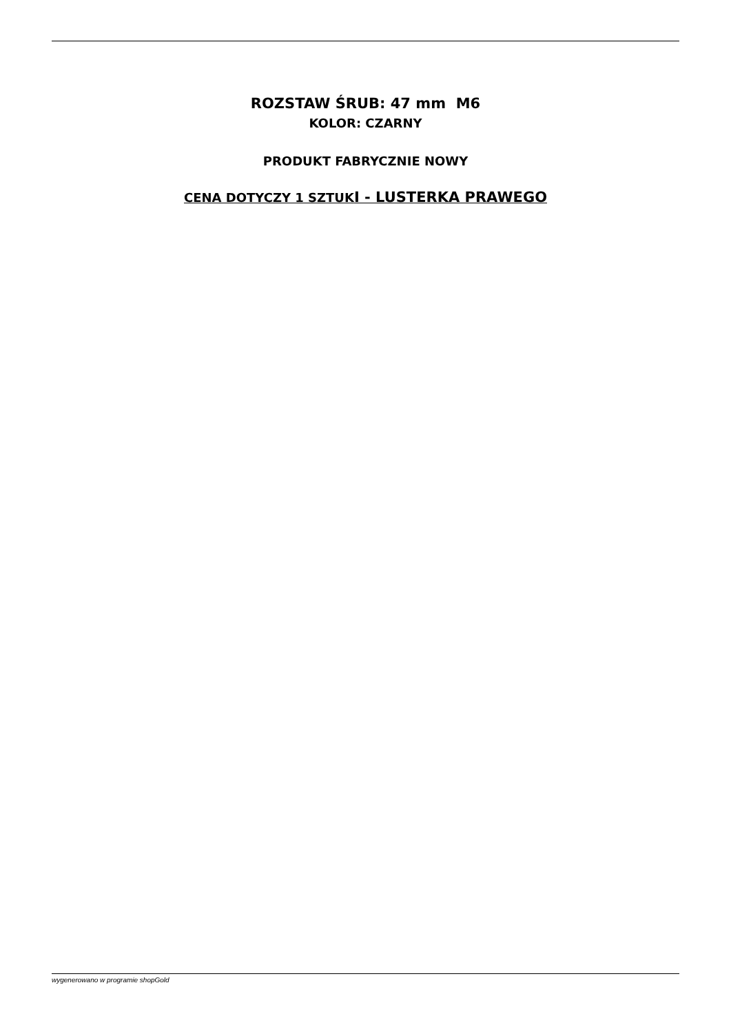ROZSTAW ŚRUB: 47 mm M6
KOLOR: CZARNY
PRODUKT FABRYCZNIE NOWY
CENA DOTYCZY 1 SZTUKI - LUSTERKA PRAWEGO
wygenerowano w programie shopGold